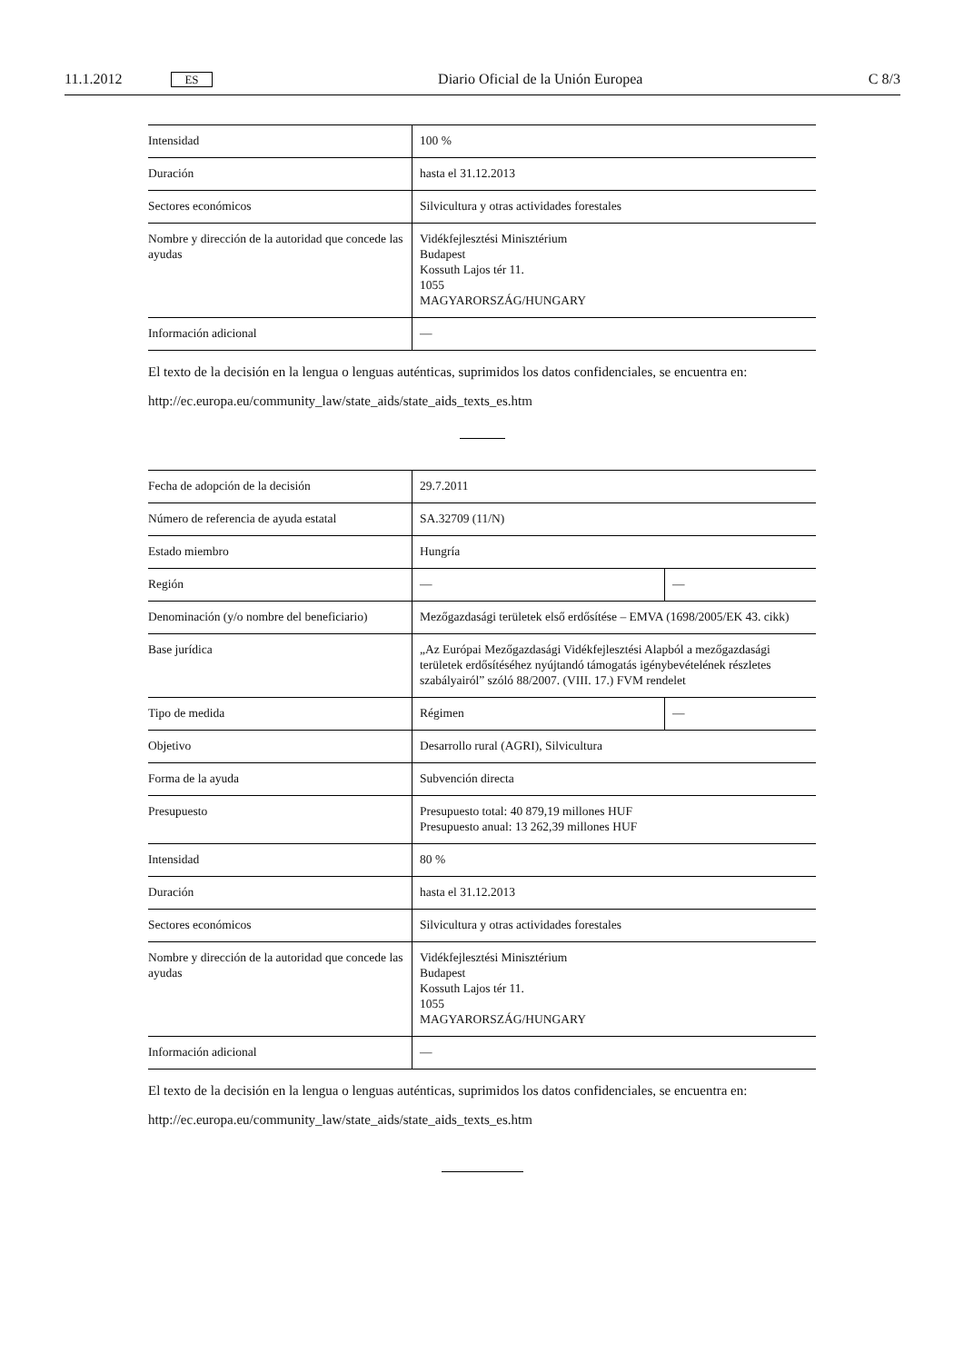11.1.2012 ES Diario Oficial de la Unión Europea C 8/3
| Intensidad | 100 % |
| Duración | hasta el 31.12.2013 |
| Sectores económicos | Silvicultura y otras actividades forestales |
| Nombre y dirección de la autoridad que concede las ayudas | Vidékfejlesztési Minisztérium Budapest Kossuth Lajos tér 11. 1055 MAGYARORSZÁG/HUNGARY |
| Información adicional | — |
El texto de la decisión en la lengua o lenguas auténticas, suprimidos los datos confidenciales, se encuentra en:
http://ec.europa.eu/community_law/state_aids/state_aids_texts_es.htm
| Fecha de adopción de la decisión | 29.7.2011 | |
| Número de referencia de ayuda estatal | SA.32709 (11/N) | |
| Estado miembro | Hungría | |
| Región | — | — |
| Denominación (y/o nombre del beneficiario) | Mezőgazdasági területek első erdősítése – EMVA (1698/2005/EK 43. cikk) | |
| Base jurídica | „Az Európai Mezőgazdasági Vidékfejlesztési Alapból a mezőgazdasági területek erdősítéséhez nyújtandó támogatás igénybevételének részletes szabályairól” szóló 88/2007. (VIII. 17.) FVM rendelet | |
| Tipo de medida | Régimen | — |
| Objetivo | Desarrollo rural (AGRI), Silvicultura | |
| Forma de la ayuda | Subvención directa | |
| Presupuesto | Presupuesto total: 40 879,19 millones HUF Presupuesto anual: 13 262,39 millones HUF | |
| Intensidad | 80 % | |
| Duración | hasta el 31.12.2013 | |
| Sectores económicos | Silvicultura y otras actividades forestales | |
| Nombre y dirección de la autoridad que concede las ayudas | Vidékfejlesztési Minisztérium Budapest Kossuth Lajos tér 11. 1055 MAGYARORSZÁG/HUNGARY | |
| Información adicional | — | |
El texto de la decisión en la lengua o lenguas auténticas, suprimidos los datos confidenciales, se encuentra en:
http://ec.europa.eu/community_law/state_aids/state_aids_texts_es.htm